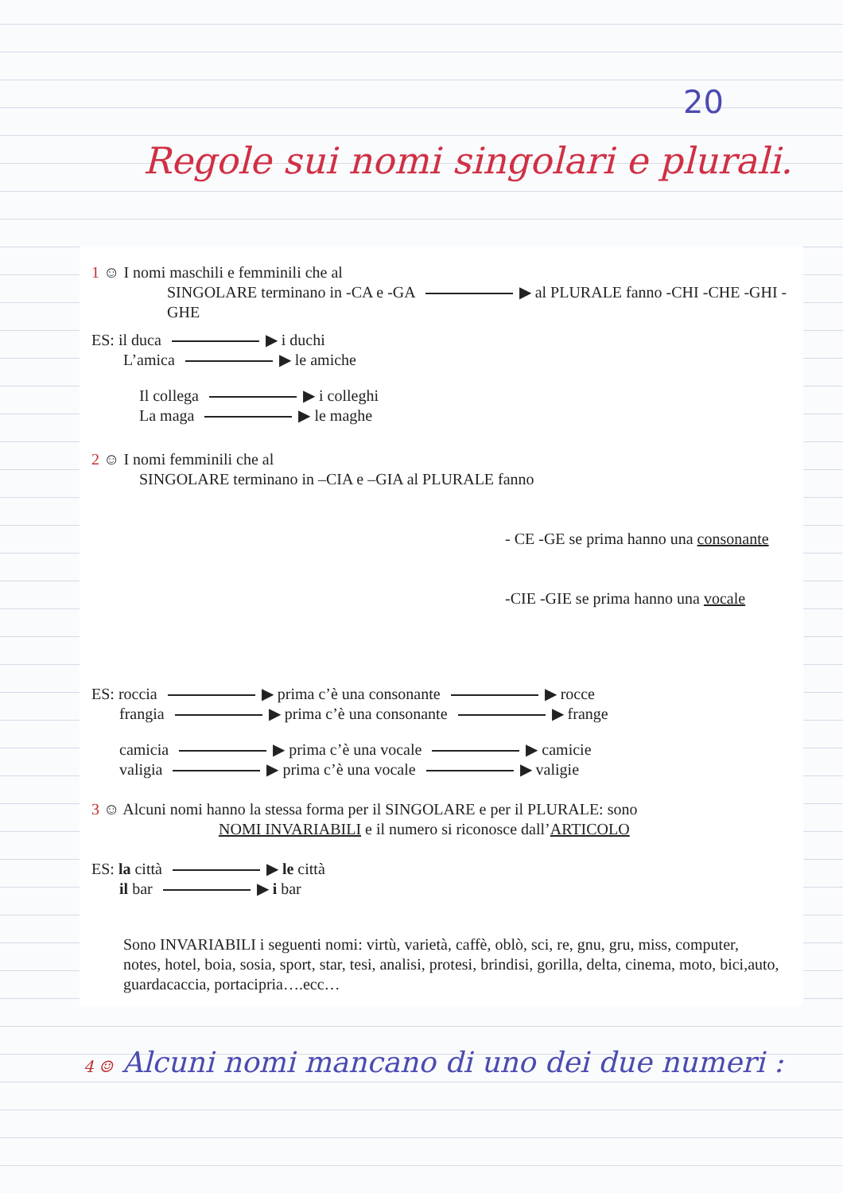20
Regole sui nomi singolari e plurali.
1 ☺ I nomi maschili e femminili che al
SINGOLARE terminano in -CA e -GA ▶ al PLURALE fanno -CHI -CHE -GHI -GHE
ES: il duca ▶ i duchi
L’amica ▶ le amiche
Il collega ▶ i colleghi
La maga ▶ le maghe
2 ☺ I nomi femminili che al
SINGOLARE terminano in –CIA e –GIA al PLURALE fanno
- CE -GE se prima hanno una consonante
-CIE -GIE se prima hanno una vocale
ES: roccia ▶ prima c’è una consonante ▶ rocce
frangia ▶ prima c’è una consonante ▶ frange
camicia ▶ prima c’è una vocale ▶ camicie
valigia ▶ prima c’è una vocale ▶ valigie
3 ☺ Alcuni nomi hanno la stessa forma per il SINGOLARE e per il PLURALE: sono
NOMI INVARIABILI e il numero si riconosce dall’ARTICOLO
ES: la città ▶ le città
il bar ▶ i bar
Sono INVARIABILI i seguenti nomi: virtù, varietà, caffè, oblò, sci, re, gnu, gru, miss, computer, notes, hotel, boia, sosia, sport, star, tesi, analisi, protesi, brindisi, gorilla, delta, cinema, moto, bici,auto, guardacaccia, portacipria….ecc…
4 ☺ Alcuni nomi mancano di uno dei due numeri :